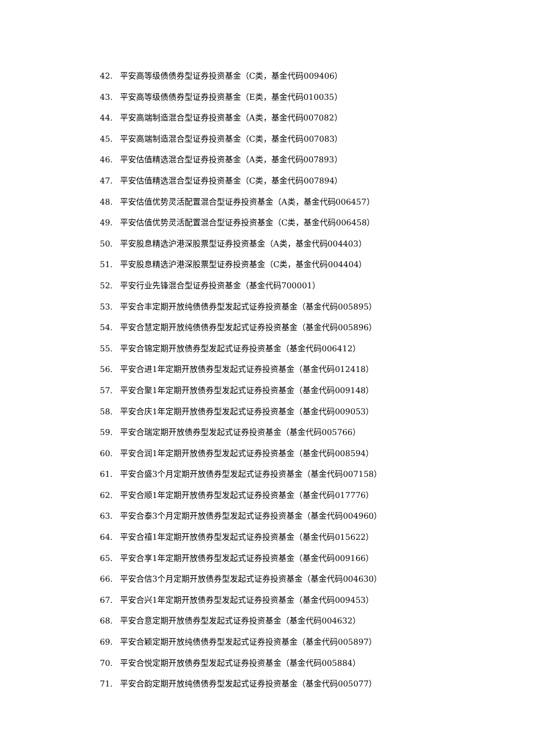42. 平安高等级债债券型证券投资基金（C类，基金代码009406）
43. 平安高等级债债券型证券投资基金（E类，基金代码010035）
44. 平安高端制造混合型证券投资基金（A类，基金代码007082）
45. 平安高端制造混合型证券投资基金（C类，基金代码007083）
46. 平安估值精选混合型证券投资基金（A类，基金代码007893）
47. 平安估值精选混合型证券投资基金（C类，基金代码007894）
48. 平安估值优势灵活配置混合型证券投资基金（A类，基金代码006457）
49. 平安估值优势灵活配置混合型证券投资基金（C类，基金代码006458）
50. 平安股息精选沪港深股票型证券投资基金（A类，基金代码004403）
51. 平安股息精选沪港深股票型证券投资基金（C类，基金代码004404）
52. 平安行业先锋混合型证券投资基金（基金代码700001）
53. 平安合丰定期开放纯债债券型发起式证券投资基金（基金代码005895）
54. 平安合慧定期开放纯债债券型发起式证券投资基金（基金代码005896）
55. 平安合锦定期开放债券型发起式证券投资基金（基金代码006412）
56. 平安合进1年定期开放债券型发起式证券投资基金（基金代码012418）
57. 平安合聚1年定期开放债券型发起式证券投资基金（基金代码009148）
58. 平安合庆1年定期开放债券型发起式证券投资基金（基金代码009053）
59. 平安合瑞定期开放债券型发起式证券投资基金（基金代码005766）
60. 平安合润1年定期开放债券型发起式证券投资基金（基金代码008594）
61. 平安合盛3个月定期开放债券型发起式证券投资基金（基金代码007158）
62. 平安合顺1年定期开放债券型发起式证券投资基金（基金代码017776）
63. 平安合泰3个月定期开放债券型发起式证券投资基金（基金代码004960）
64. 平安合禧1年定期开放债券型发起式证券投资基金（基金代码015622）
65. 平安合享1年定期开放债券型发起式证券投资基金（基金代码009166）
66. 平安合信3个月定期开放债券型发起式证券投资基金（基金代码004630）
67. 平安合兴1年定期开放债券型发起式证券投资基金（基金代码009453）
68. 平安合意定期开放债券型发起式证券投资基金（基金代码004632）
69. 平安合颖定期开放纯债债券型发起式证券投资基金（基金代码005897）
70. 平安合悦定期开放债券型发起式证券投资基金（基金代码005884）
71. 平安合韵定期开放纯债债券型发起式证券投资基金（基金代码005077）